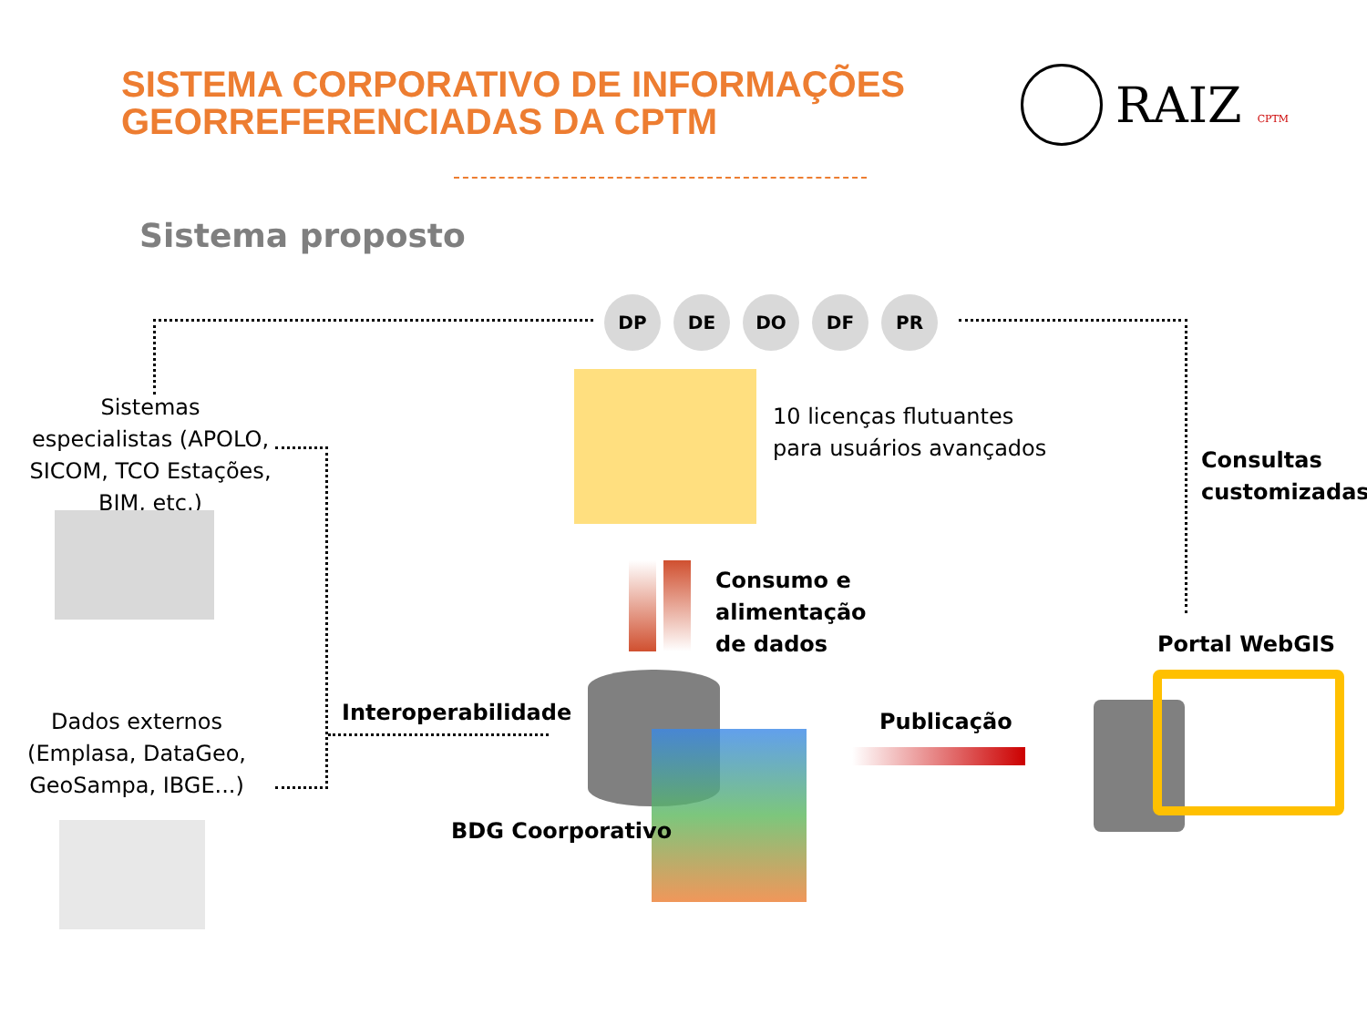SISTEMA CORPORATIVO DE INFORMAÇÕES
GEORREFERENCIADAS DA CPTM
RAIZ CPTM
Sistema proposto
DP DE DO DF PR
Sistemas especialistas (APOLO, SICOM, TCO Estações, BIM, etc.)
Dados externos (Emplasa, DataGeo, GeoSampa, IBGE...)
10 licenças flutuantes
para usuários avançados
Consultas
customizadas
Consumo e
alimentação
de dados
Portal WebGIS
Interoperabilidade
BDG Coorporativo
Publicação